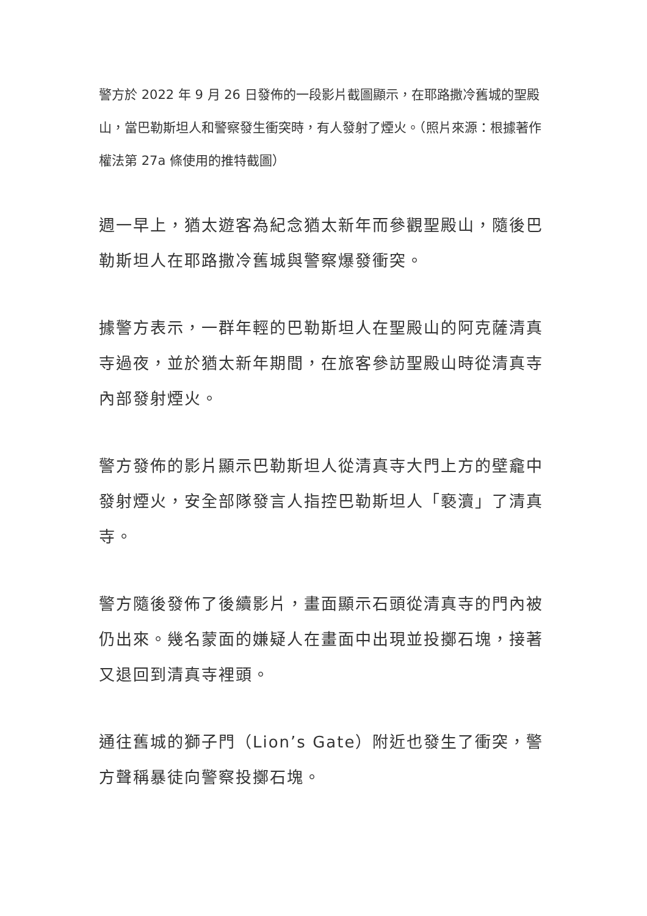警方於 2022 年 9 月 26 日發佈的一段影片截圖顯示，在耶路撒冷舊城的聖殿山，當巴勒斯坦人和警察發生衝突時，有人發射了煙火。（照片來源：根據著作權法第 27a 條使用的推特截圖）
週一早上，猶太遊客為紀念猶太新年而參觀聖殿山，隨後巴勒斯坦人在耶路撒冷舊城與警察爆發衝突。
據警方表示，一群年輕的巴勒斯坦人在聖殿山的阿克薩清真寺過夜，並於猶太新年期間，在旅客參訪聖殿山時從清真寺內部發射煙火。
警方發佈的影片顯示巴勒斯坦人從清真寺大門上方的壁龕中發射煙火，安全部隊發言人指控巴勒斯坦人「褻瀆」了清真寺。
警方隨後發佈了後續影片，畫面顯示石頭從清真寺的門內被仍出來。幾名蒙面的嫌疑人在畫面中出現並投擲石塊，接著又退回到清真寺裡頭。
通往舊城的獅子門（Lion’s Gate）附近也發生了衝突，警方聲稱暴徒向警察投擲石塊。